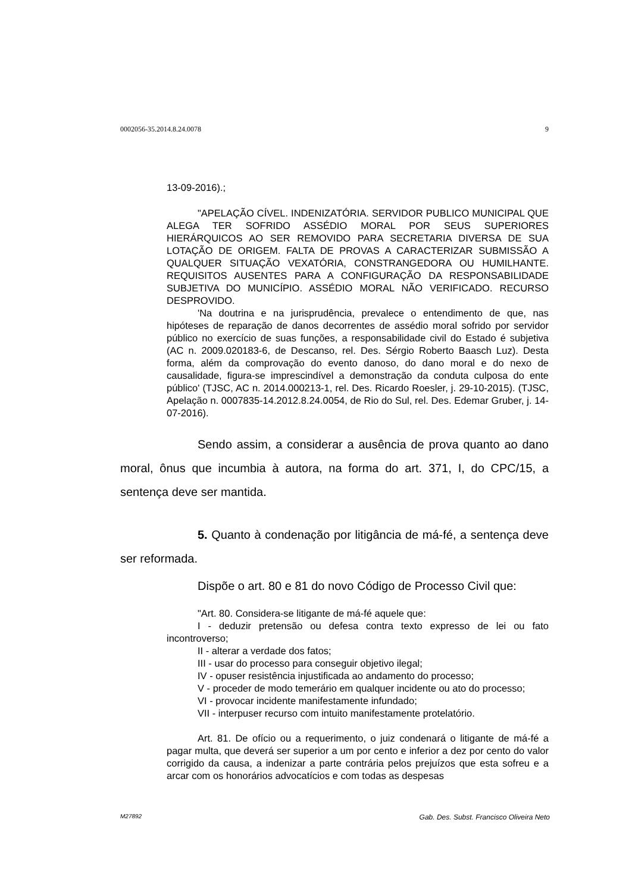0002056-35.2014.8.24.0078 9
13-09-2016).;
"APELAÇÃO CÍVEL. INDENIZATÓRIA. SERVIDOR PUBLICO MUNICIPAL QUE ALEGA TER SOFRIDO ASSÉDIO MORAL POR SEUS SUPERIORES HIERÁRQUICOS AO SER REMOVIDO PARA SECRETARIA DIVERSA DE SUA LOTAÇÃO DE ORIGEM. FALTA DE PROVAS A CARACTERIZAR SUBMISSÃO A QUALQUER SITUAÇÃO VEXATÓRIA, CONSTRANGEDORA OU HUMILHANTE. REQUISITOS AUSENTES PARA A CONFIGURAÇÃO DA RESPONSABILIDADE SUBJETIVA DO MUNICÍPIO. ASSÉDIO MORAL NÃO VERIFICADO. RECURSO DESPROVIDO.
'Na doutrina e na jurisprudência, prevalece o entendimento de que, nas hipóteses de reparação de danos decorrentes de assédio moral sofrido por servidor público no exercício de suas funções, a responsabilidade civil do Estado é subjetiva (AC n. 2009.020183-6, de Descanso, rel. Des. Sérgio Roberto Baasch Luz). Desta forma, além da comprovação do evento danoso, do dano moral e do nexo de causalidade, figura-se imprescindível a demonstração da conduta culposa do ente público' (TJSC, AC n. 2014.000213-1, rel. Des. Ricardo Roesler, j. 29-10-2015). (TJSC, Apelação n. 0007835-14.2012.8.24.0054, de Rio do Sul, rel. Des. Edemar Gruber, j. 14-07-2016).
Sendo assim, a considerar a ausência de prova quanto ao dano moral, ônus que incumbia à autora, na forma do art. 371, I, do CPC/15, a sentença deve ser mantida.
5. Quanto à condenação por litigância de má-fé, a sentença deve ser reformada.
Dispõe o art. 80 e 81 do novo Código de Processo Civil que:
"Art. 80. Considera-se litigante de má-fé aquele que:
I - deduzir pretensão ou defesa contra texto expresso de lei ou fato incontroverso;
II - alterar a verdade dos fatos;
III - usar do processo para conseguir objetivo ilegal;
IV - opuser resistência injustificada ao andamento do processo;
V - proceder de modo temerário em qualquer incidente ou ato do processo;
VI - provocar incidente manifestamente infundado;
VII - interpuser recurso com intuito manifestamente protelatório.
Art. 81. De ofício ou a requerimento, o juiz condenará o litigante de má-fé a pagar multa, que deverá ser superior a um por cento e inferior a dez por cento do valor corrigido da causa, a indenizar a parte contrária pelos prejuízos que esta sofreu e a arcar com os honorários advocatícios e com todas as despesas
M27892 Gab. Des. Subst. Francisco Oliveira Neto